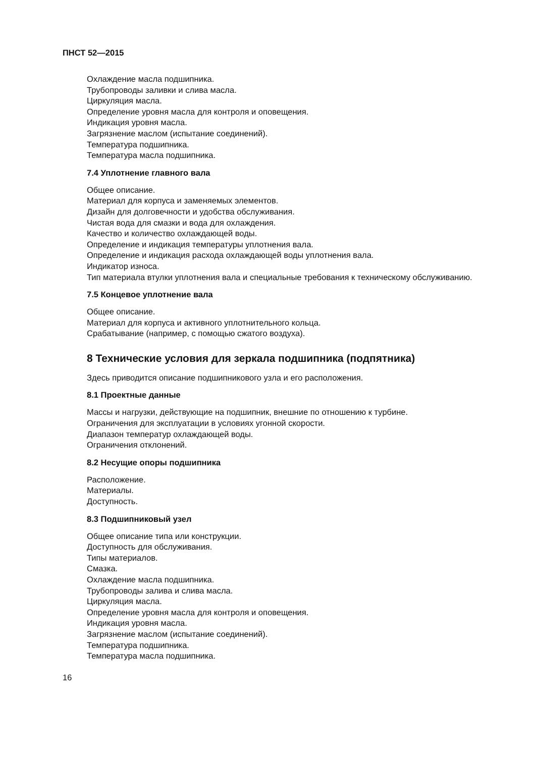ПНСТ 52—2015
Охлаждение масла подшипника.
Трубопроводы заливки и слива масла.
Циркуляция масла.
Определение уровня масла для контроля и оповещения.
Индикация уровня масла.
Загрязнение маслом (испытание соединений).
Температура подшипника.
Температура масла подшипника.
7.4 Уплотнение главного вала
Общее описание.
Материал для корпуса и заменяемых элементов.
Дизайн для долговечности и удобства обслуживания.
Чистая вода для смазки и вода для охлаждения.
Качество и количество охлаждающей воды.
Определение и индикация температуры уплотнения вала.
Определение и индикация расхода охлаждающей воды уплотнения вала.
Индикатор износа.
Тип материала втулки уплотнения вала и специальные требования к техническому обслуживанию.
7.5 Концевое уплотнение вала
Общее описание.
Материал для корпуса и активного уплотнительного кольца.
Срабатывание (например, с помощью сжатого воздуха).
8 Технические условия для зеркала подшипника (подпятника)
Здесь приводится описание подшипникового узла и его расположения.
8.1 Проектные данные
Массы и нагрузки, действующие на подшипник, внешние по отношению к турбине.
Ограничения для эксплуатации в условиях угонной скорости.
Диапазон температур охлаждающей воды.
Ограничения отклонений.
8.2 Несущие опоры подшипника
Расположение.
Материалы.
Доступность.
8.3 Подшипниковый узел
Общее описание типа или конструкции.
Доступность для обслуживания.
Типы материалов.
Смазка.
Охлаждение масла подшипника.
Трубопроводы залива и слива масла.
Циркуляция масла.
Определение уровня масла для контроля и оповещения.
Индикация уровня масла.
Загрязнение маслом (испытание соединений).
Температура подшипника.
Температура масла подшипника.
16